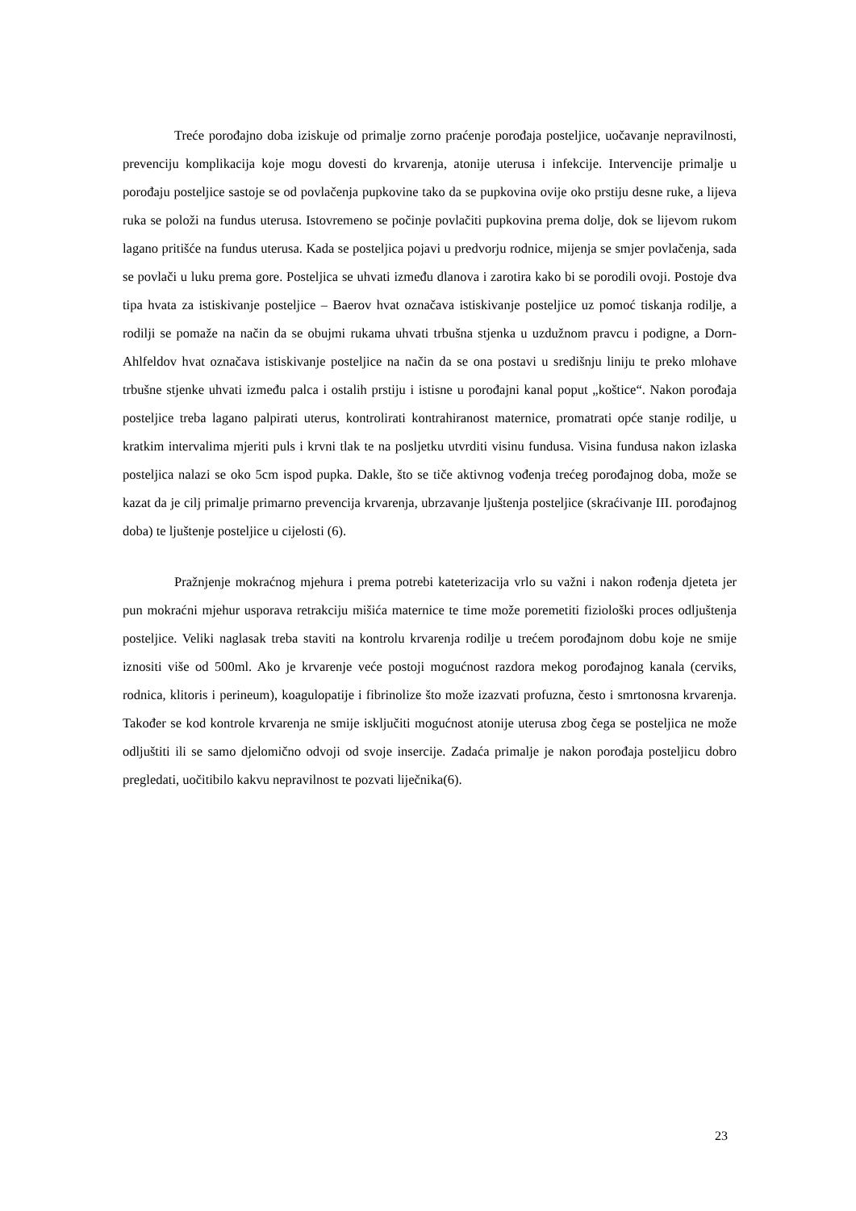Treće porođajno doba iziskuje od primalje zorno praćenje porođaja posteljice, uočavanje nepravilnosti, prevenciju komplikacija koje mogu dovesti do krvarenja, atonije uterusa i infekcije. Intervencije primalje u porođaju posteljice sastoje se od povlačenja pupkovine tako da se pupkovina ovije oko prstiju desne ruke, a lijeva ruka se položi na fundus uterusa. Istovremeno se počinje povlačiti pupkovina prema dolje, dok se lijevom rukom lagano pritišće na fundus uterusa. Kada se posteljica pojavi u predvorju rodnice, mijenja se smjer povlačenja, sada se povlači u luku prema gore. Posteljica se uhvati između dlanova i zarotira kako bi se porodili ovoji. Postoje dva tipa hvata za istiskivanje posteljice – Baerov hvat označava istiskivanje posteljice uz pomoć tiskanja rodilje, a rodilji se pomaže na način da se obujmi rukama uhvati trbušna stjenka u uzdužnom pravcu i podigne, a Dorn-Ahlfeldov hvat označava istiskivanje posteljice na način da se ona postavi u središnju liniju te preko mlohave trbušne stjenke uhvati između palca i ostalih prstiju i istisne u porođajni kanal poput „koštice“. Nakon porođaja posteljice treba lagano palpirati uterus, kontrolirati kontrahiranost maternice, promatrati opće stanje rodilje, u kratkim intervalima mjeriti puls i krvni tlak te na posljetku utvrditi visinu fundusa. Visina fundusa nakon izlaska posteljica nalazi se oko 5cm ispod pupka. Dakle, što se tiče aktivnog vođenja trećeg porođajnog doba, može se kazat da je cilj primalje primarno prevencija krvarenja, ubrzavanje ljuštenja posteljice (skraćivanje III. porođajnog doba) te ljuštenje posteljice u cijelosti (6).
Pražnjenje mokraćnog mjehura i prema potrebi kateterizacija vrlo su važni i nakon rođenja djeteta jer pun mokraćni mjehur usporava retrakciju mišića maternice te time može poremetiti fiziološki proces odljuštenja posteljice. Veliki naglasak treba staviti na kontrolu krvarenja rodilje u trećem porođajnom dobu koje ne smije iznositi više od 500ml. Ako je krvarenje veće postoji mogućnost razdora mekog porođajnog kanala (cerviks, rodnica, klitoris i perineum), koagulopatije i fibrinolize što može izazvati profuzna, često i smrtonosna krvarenja. Također se kod kontrole krvarenja ne smije isključiti mogućnost atonije uterusa zbog čega se posteljica ne može odljuštiti ili se samo djelomično odvoji od svoje insercije. Zadaća primalje je nakon porođaja posteljicu dobro pregledati, uočitibilo kakvu nepravilnost te pozvati liječnika(6).
23